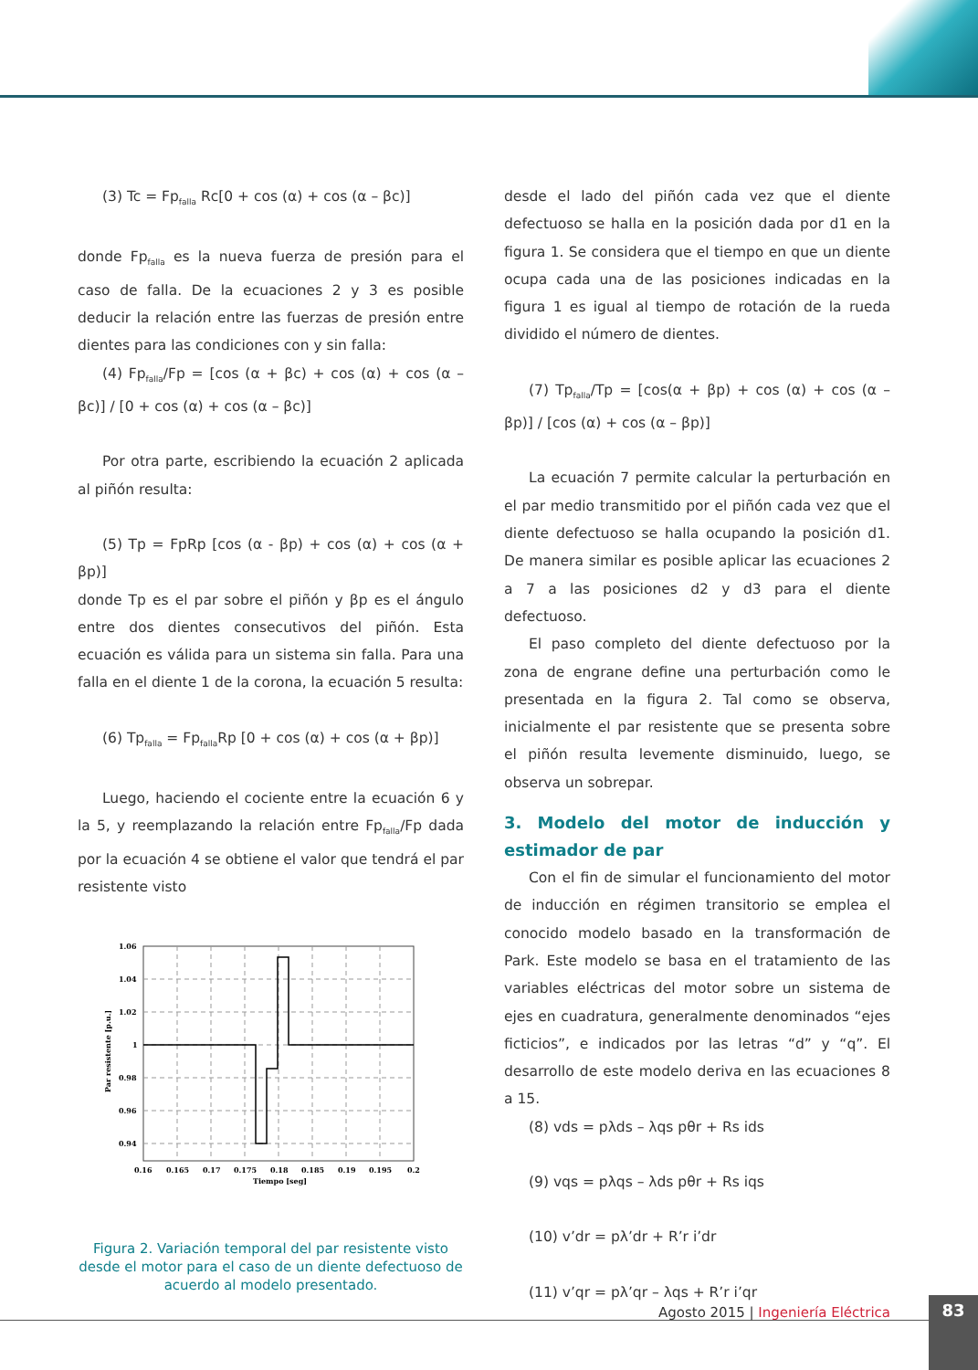(3) Tc = Fp<sub>falla</sub> Rc[0 + cos (α) + cos (α – βc)]
donde Fp<sub>falla</sub> es la nueva fuerza de presión para el caso de falla. De la ecuaciones 2 y 3 es posible deducir la relación entre las fuerzas de presión entre dientes para las condiciones con y sin falla:
(4) Fp<sub>falla</sub>/Fp = [cos (α + βc) + cos (α) + cos (α – βc)] / [0 + cos (α) + cos (α – βc)]
Por otra parte, escribiendo la ecuación 2 aplicada al piñón resulta:
(5) Tp = FpRp [cos (α - βp) + cos (α) + cos (α + βp)]
donde Tp es el par sobre el piñón y βp es el ángulo entre dos dientes consecutivos del piñón. Esta ecuación es válida para un sistema sin falla. Para una falla en el diente 1 de la corona, la ecuación 5 resulta:
(6) Tp<sub>falla</sub> = Fp<sub>falla</sub>Rp [0 + cos (α) + cos (α + βp)]
Luego, haciendo el cociente entre la ecuación 6 y la 5, y reemplazando la relación entre Fp<sub>falla</sub>/Fp dada por la ecuación 4 se obtiene el valor que tendrá el par resistente visto
1.06
1.04
1.02
1
0.98
0.96
0.94
0.16
0.165
0.17
0.175
0.18
0.185
0.19
0.195
0.2
Tiempo [seg]
Par resistente [p.u.]
Figura 2. Variación temporal del par resistente visto desde el motor para el caso de un diente defectuoso de acuerdo al modelo presentado.
desde el lado del piñón cada vez que el diente defectuoso se halla en la posición dada por d1 en la figura 1. Se considera que el tiempo en que un diente ocupa cada una de las posiciones indicadas en la figura 1 es igual al tiempo de rotación de la rueda dividido el número de dientes.
(7) Tp<sub>falla</sub>/Tp = [cos(α + βp) + cos (α) + cos (α – βp)] / [cos (α) + cos (α – βp)]
La ecuación 7 permite calcular la perturbación en el par medio transmitido por el piñón cada vez que el diente defectuoso se halla ocupando la posición d1. De manera similar es posible aplicar las ecuaciones 2 a 7 a las posiciones d2 y d3 para el diente defectuoso.
El paso completo del diente defectuoso por la zona de engrane define una perturbación como le presentada en la figura 2. Tal como se observa, inicialmente el par resistente que se presenta sobre el piñón resulta levemente disminuido, luego, se observa un sobrepar.
3. Modelo del motor de inducción y estimador de par
Con el fin de simular el funcionamiento del motor de inducción en régimen transitorio se emplea el conocido modelo basado en la transformación de Park. Este modelo se basa en el tratamiento de las variables eléctricas del motor sobre un sistema de ejes en cuadratura, generalmente denominados “ejes ficticios”, e indicados por las letras “d” y “q”. El desarrollo de este modelo deriva en las ecuaciones 8 a 15.
(8) vds = pλds – λqs pθr + Rs ids
(9) vqs = pλqs – λds pθr + Rs iqs
(10) v’dr = pλ’dr + R’r i’dr
(11) v’qr = pλ’qr – λqs + R’r i’qr
Agosto 2015 | Ingeniería Eléctrica
83